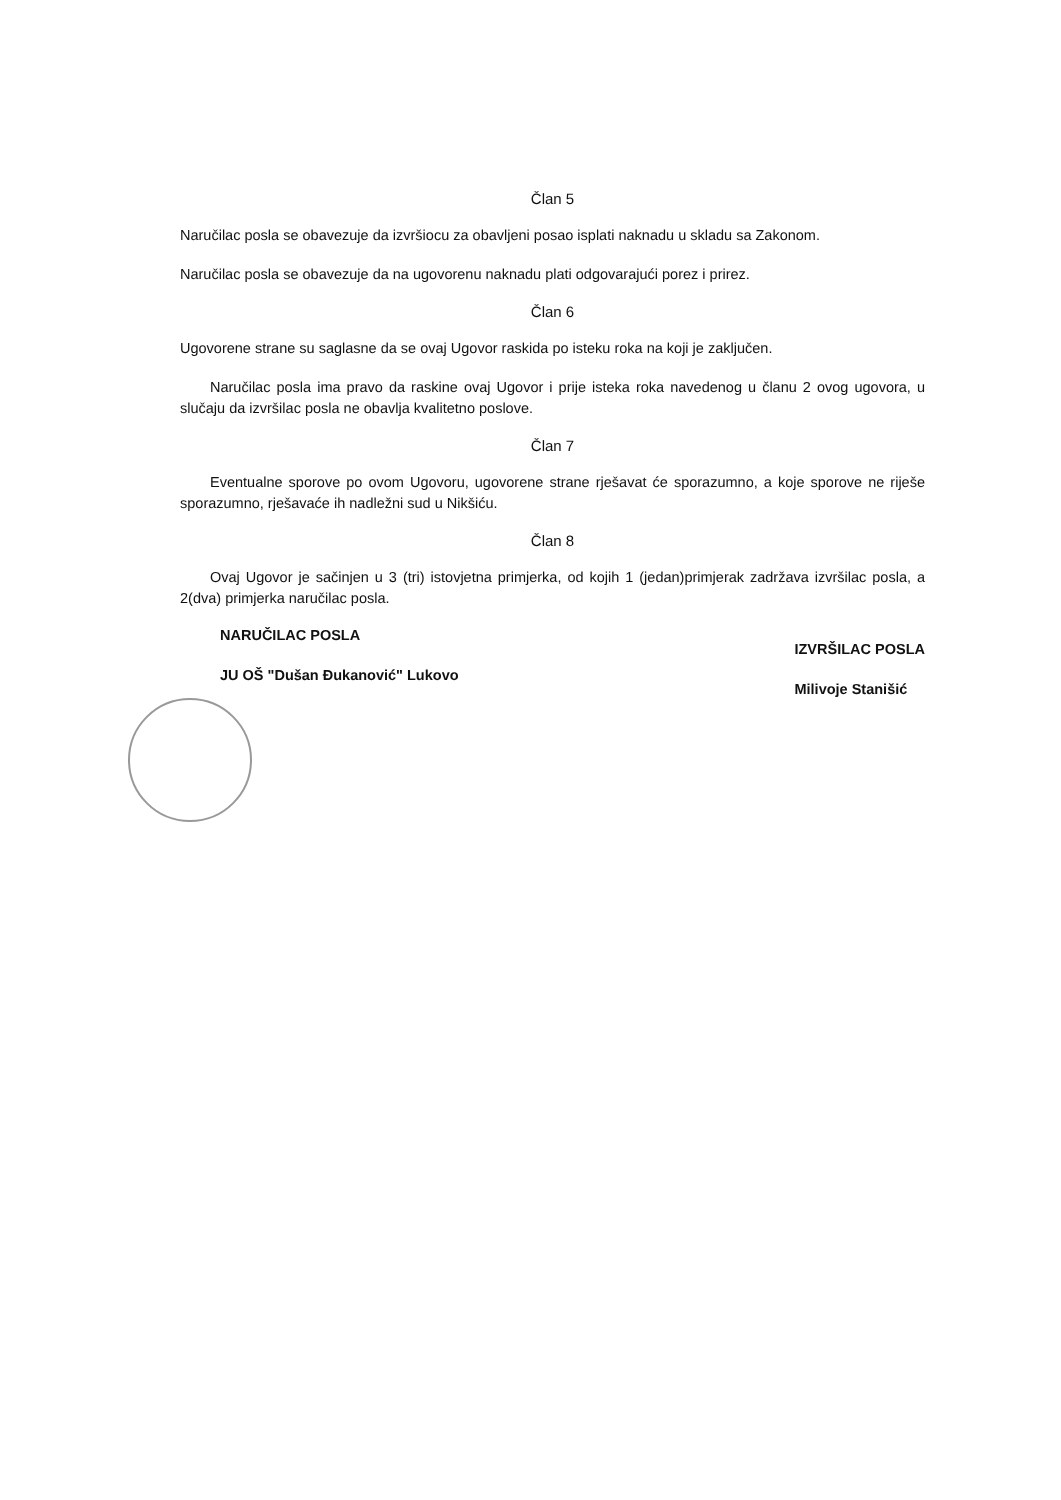Član 5
Naručilac posla se obavezuje da izvršiocu za obavljeni posao isplati naknadu u skladu sa Zakonom.
Naručilac posla se obavezuje da na ugovorenu naknadu plati odgovarajući porez i prirez.
Član 6
Ugovorene strane su saglasne da se ovaj Ugovor raskida po isteku roka na koji je zaključen.
Naručilac posla ima pravo da raskine ovaj Ugovor i prije isteka roka navedenog u članu 2 ovog ugovora, u slučaju da izvršilac posla ne obavlja kvalitetno poslove.
Član 7
Eventualne sporove po ovom Ugovoru, ugovorene strane rješavat će sporazumno, a koje sporove ne riješe sporazumno, rješavaće ih nadležni sud u Nikšiću.
Član 8
Ovaj Ugovor je sačinjen u 3 (tri) istovjetna primjerka, od kojih 1 (jedan)primjerak zadržava izvršilac posla, a 2(dva) primjerka naručilac posla.
NARUČILAC POSLA
JU OŠ "Dušan Đukanović" Lukovo
IZVRŠILAC POSLA
Milivoje Stanišić